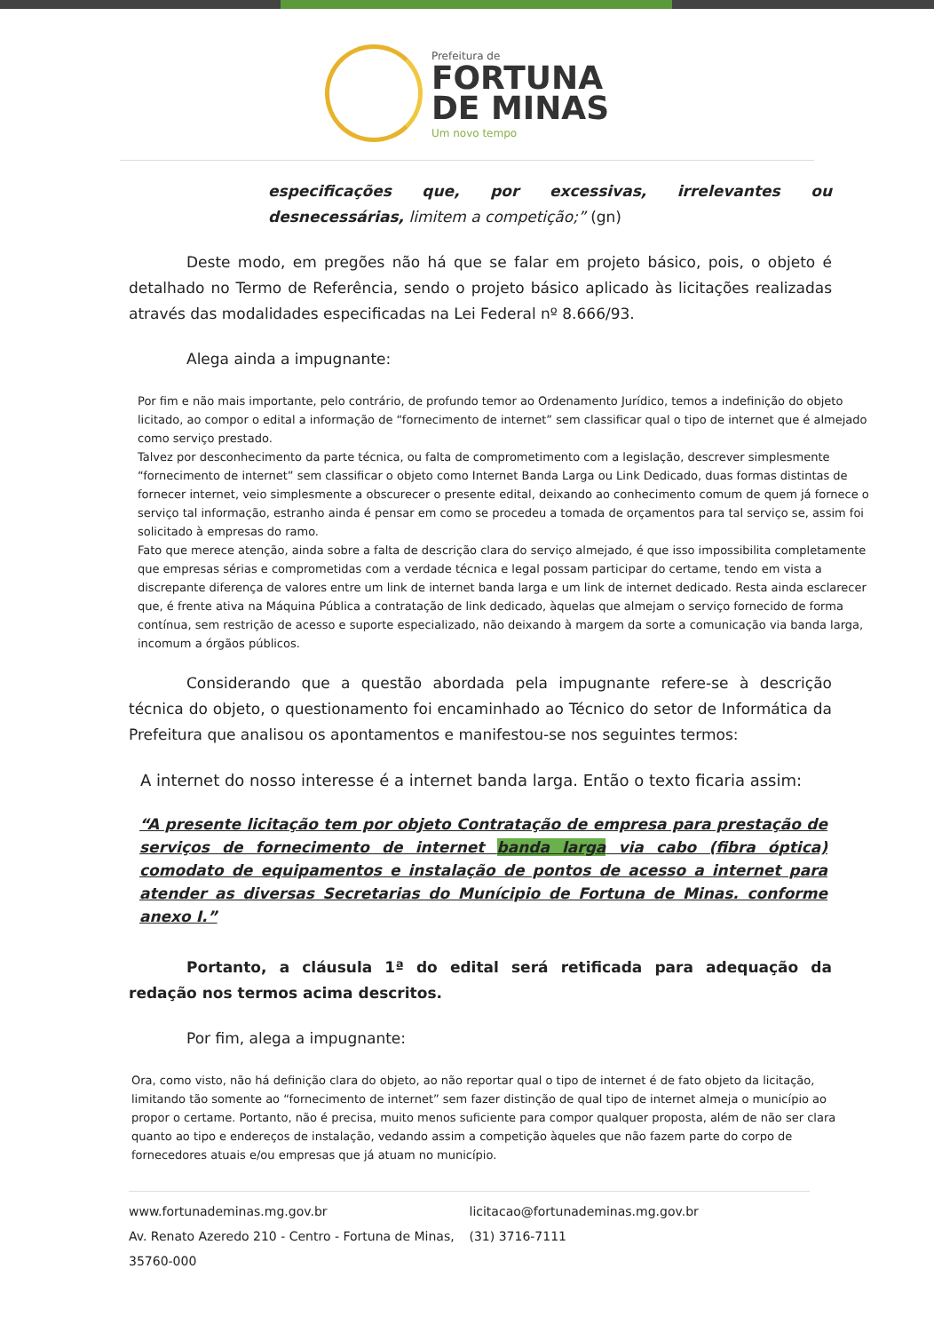Prefeitura de
FORTUNA
DE MINAS
Um novo tempo
especificações que, por excessivas, irrelevantes ou desnecessárias, limitem a competição;” (gn)
Deste modo, em pregões não há que se falar em projeto básico, pois, o objeto é detalhado no Termo de Referência, sendo o projeto básico aplicado às licitações realizadas através das modalidades especificadas na Lei Federal nº 8.666/93.
Alega ainda a impugnante:
Por fim e não mais importante, pelo contrário, de profundo temor ao Ordenamento Jurídico, temos a indefinição do objeto licitado, ao compor o edital a informação de “fornecimento de internet” sem classificar qual o tipo de internet que é almejado como serviço prestado.
Talvez por desconhecimento da parte técnica, ou falta de comprometimento com a legislação, descrever simplesmente “fornecimento de internet” sem classificar o objeto como Internet Banda Larga ou Link Dedicado, duas formas distintas de fornecer internet, veio simplesmente a obscurecer o presente edital, deixando ao conhecimento comum de quem já fornece o serviço tal informação, estranho ainda é pensar em como se procedeu a tomada de orçamentos para tal serviço se, assim foi solicitado à empresas do ramo.
Fato que merece atenção, ainda sobre a falta de descrição clara do serviço almejado, é que isso impossibilita completamente que empresas sérias e comprometidas com a verdade técnica e legal possam participar do certame, tendo em vista a discrepante diferença de valores entre um link de internet banda larga e um link de internet dedicado. Resta ainda esclarecer que, é frente ativa na Máquina Pública a contratação de link dedicado, àquelas que almejam o serviço fornecido de forma contínua, sem restrição de acesso e suporte especializado, não deixando à margem da sorte a comunicação via banda larga, incomum a órgãos públicos.
Considerando que a questão abordada pela impugnante refere-se à descrição técnica do objeto, o questionamento foi encaminhado ao Técnico do setor de Informática da Prefeitura que analisou os apontamentos e manifestou-se nos seguintes termos:
A internet do nosso interesse é a internet banda larga. Então o texto ficaria assim:
“A presente licitação tem por objeto Contratação de empresa para prestação de serviços de fornecimento de internet banda larga via cabo (fibra óptica) comodato de equipamentos e instalação de pontos de acesso a internet para atender as diversas Secretarias do Munícipio de Fortuna de Minas. conforme anexo I.”
Portanto, a cláusula 1ª do edital será retificada para adequação da redação nos termos acima descritos.
Por fim, alega a impugnante:
Ora, como visto, não há definição clara do objeto, ao não reportar qual o tipo de internet é de fato objeto da licitação, limitando tão somente ao “fornecimento de internet” sem fazer distinção de qual tipo de internet almeja o município ao propor o certame. Portanto, não é precisa, muito menos suficiente para compor qualquer proposta, além de não ser clara quanto ao tipo e endereços de instalação, vedando assim a competição àqueles que não fazem parte do corpo de fornecedores atuais e/ou empresas que já atuam no município.
www.fortunademinas.mg.gov.br licitacao@fortunademinas.mg.gov.br Av. Renato Azeredo 210 - Centro - Fortuna de Minas, 35760-000 (31) 3716-7111